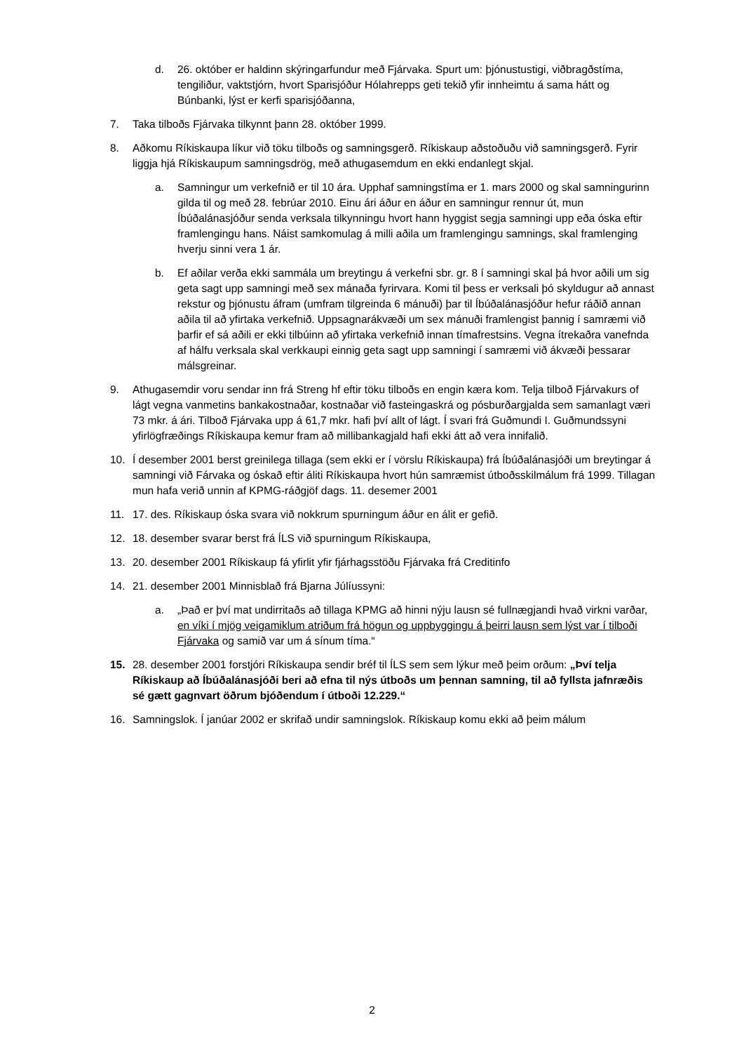d. 26. október er haldinn skýringarfundur með Fjárvaka. Spurt um: þjónustustigi, viðbragðstíma, tengiliður, vaktstjórn, hvort Sparisjóður Hólahrepps geti tekið yfir innheimtu á sama hátt og Búnbanki, lýst er kerfi sparisjóðanna,
7. Taka tilboðs Fjárvaka tilkynnt þann 28. október 1999.
8. Aðkomu Ríkiskaupa líkur við töku tilboðs og samningsgerð. Ríkiskaup aðstoðuðu við samningsgerð. Fyrir liggja hjá Ríkiskaupum samningsdrög, með athugasemdum en ekki endanlegt skjal.
a. Samningur um verkefnið er til 10 ára. Upphaf samningstíma er 1. mars 2000 og skal samningurinn gilda til og með 28. febrúar 2010. Einu ári áður en áður en samningur rennur út, mun Íbúðalánasjóður senda verksala tilkynningu hvort hann hyggist segja samningi upp eða óska eftir framlengingu hans. Náist samkomulag á milli aðila um framlengingu samnings, skal framlenging hverju sinni vera 1 ár.
b. Ef aðilar verða ekki sammála um breytingu á verkefni sbr. gr. 8 í samningi skal þá hvor aðili um sig geta sagt upp samningi með sex mánaða fyrirvara. Komi til þess er verksali þó skyldugur að annast rekstur og þjónustu áfram (umfram tilgreinda 6 mánuði) þar til Íbúðalánasjóður hefur ráðið annan aðila til að yfirtaka verkefnið. Uppsagnarákvæði um sex mánuði framlengist þannig í samræmi við þarfir ef sá aðili er ekki tilbúinn að yfirtaka verkefnið innan tímafrestsins. Vegna ítrekaðra vanefnda af hálfu verksala skal verkkaupi einnig geta sagt upp samningi í samræmi við ákvæði þessarar málsgreinar.
9. Athugasemdir voru sendar inn frá Streng hf eftir töku tilboðs en engin kæra kom. Telja tilboð Fjárvakurs of lágt vegna vanmetins bankakostnaðar, kostnaðar við fasteingaskrá og pósburðargjalda sem samanlagt væri 73 mkr. á ári. Tilboð Fjárvaka upp á 61,7 mkr. hafi því allt of lágt. Í svari frá Guðmundi I. Guðmundssyni yfirlögfræðings Ríkiskaupa kemur fram að millibankagjald hafi ekki átt að vera innifalið.
10. Í desember 2001 berst greinilega tillaga (sem ekki er í vörslu Ríkiskaupa) frá Íbúðalánasjóði um breytingar á samningi við Fárvaka og óskað eftir áliti Ríkiskaupa hvort hún samræmist útboðsskilmálum frá 1999. Tillagan mun hafa verið unnin af KPMG-ráðgjöf dags. 11. desemer 2001
11. 17. des. Ríkiskaup óska svara við nokkrum spurningum áður en álit er gefið.
12. 18. desember svarar berst frá ÍLS við spurningum Ríkiskaupa,
13. 20. desember 2001 Ríkiskaup fá yfirlit yfir fjárhagsstöðu Fjárvaka frá Creditinfo
14. 21. desember 2001 Minnisblað frá Bjarna Júlíussyni:
a. „Það er því mat undirritaðs að tillaga KPMG að hinni nýju lausn sé fullnægjandi hvað virkni varðar, en víki í mjög veigamiklum atriðum frá högun og uppbyggingu á þeirri lausn sem lýst var í tilboði Fjárvaka og samið var um á sínum tíma.“
15. 28. desember 2001 forstjóri Ríkiskaupa sendir bréf til ÍLS sem sem lýkur með þeim orðum: „Því telja Ríkiskaup að Íbúðalánasjóði beri að efna til nýs útboðs um þennan samning, til að fyllsta jafnræðis sé gætt gagnvart öðrum bjóðendum í útboði 12.229.“
16. Samningslok. Í janúar 2002 er skrifað undir samningslok. Ríkiskaup komu ekki að þeim málum
2